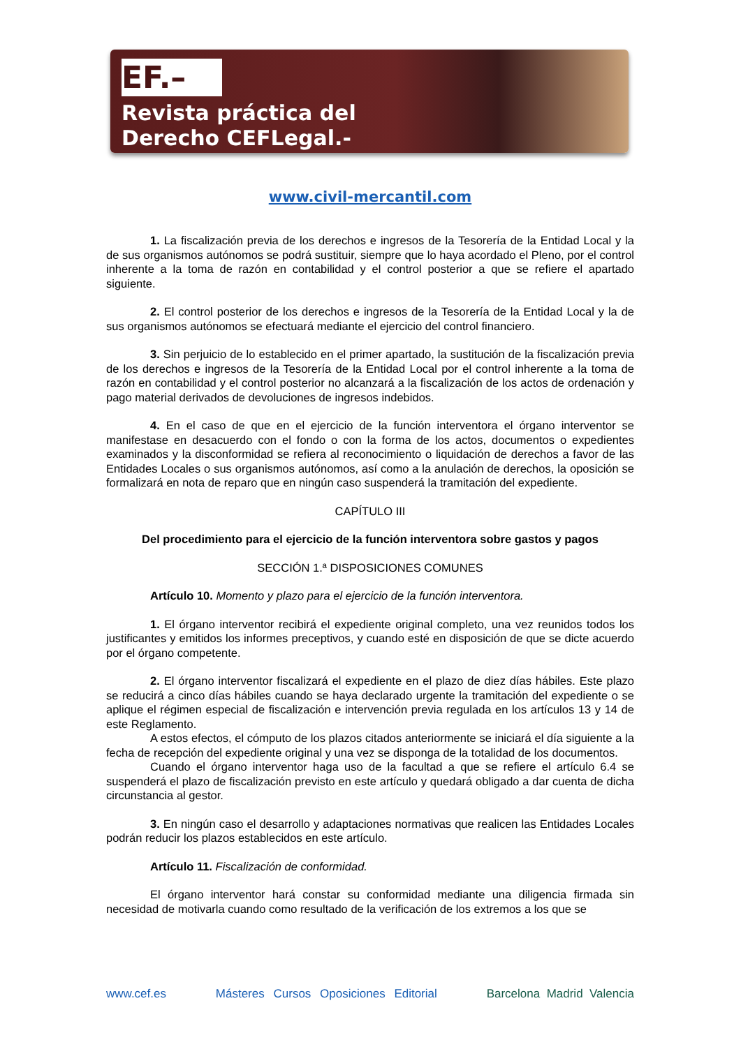EF.–
Revista práctica del
Derecho CEFLegal.-
www.civil-mercantil.com
1. La fiscalización previa de los derechos e ingresos de la Tesorería de la Entidad Local y la de sus organismos autónomos se podrá sustituir, siempre que lo haya acordado el Pleno, por el control inherente a la toma de razón en contabilidad y el control posterior a que se refiere el apartado siguiente.
2. El control posterior de los derechos e ingresos de la Tesorería de la Entidad Local y la de sus organismos autónomos se efectuará mediante el ejercicio del control financiero.
3. Sin perjuicio de lo establecido en el primer apartado, la sustitución de la fiscalización previa de los derechos e ingresos de la Tesorería de la Entidad Local por el control inherente a la toma de razón en contabilidad y el control posterior no alcanzará a la fiscalización de los actos de ordenación y pago material derivados de devoluciones de ingresos indebidos.
4. En el caso de que en el ejercicio de la función interventora el órgano interventor se manifestase en desacuerdo con el fondo o con la forma de los actos, documentos o expedientes examinados y la disconformidad se refiera al reconocimiento o liquidación de derechos a favor de las Entidades Locales o sus organismos autónomos, así como a la anulación de derechos, la oposición se formalizará en nota de reparo que en ningún caso suspenderá la tramitación del expediente.
CAPÍTULO III
Del procedimiento para el ejercicio de la función interventora sobre gastos y pagos
SECCIÓN 1.ª DISPOSICIONES COMUNES
Artículo 10. Momento y plazo para el ejercicio de la función interventora.
1. El órgano interventor recibirá el expediente original completo, una vez reunidos todos los justificantes y emitidos los informes preceptivos, y cuando esté en disposición de que se dicte acuerdo por el órgano competente.
2. El órgano interventor fiscalizará el expediente en el plazo de diez días hábiles. Este plazo se reducirá a cinco días hábiles cuando se haya declarado urgente la tramitación del expediente o se aplique el régimen especial de fiscalización e intervención previa regulada en los artículos 13 y 14 de este Reglamento.
A estos efectos, el cómputo de los plazos citados anteriormente se iniciará el día siguiente a la fecha de recepción del expediente original y una vez se disponga de la totalidad de los documentos.
Cuando el órgano interventor haga uso de la facultad a que se refiere el artículo 6.4 se suspenderá el plazo de fiscalización previsto en este artículo y quedará obligado a dar cuenta de dicha circunstancia al gestor.
3. En ningún caso el desarrollo y adaptaciones normativas que realicen las Entidades Locales podrán reducir los plazos establecidos en este artículo.
Artículo 11. Fiscalización de conformidad.
El órgano interventor hará constar su conformidad mediante una diligencia firmada sin necesidad de motivarla cuando como resultado de la verificación de los extremos a los que se
www.cef.es Másteres Cursos Oposiciones Editorial Barcelona Madrid Valencia